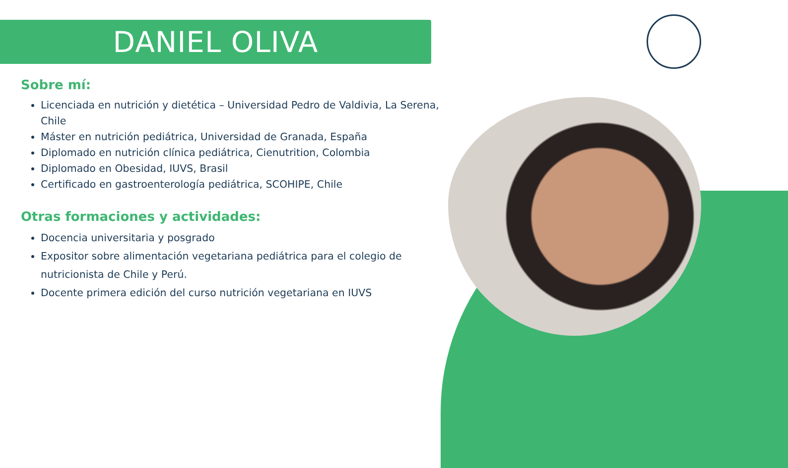DANIEL OLIVA
Sobre mí:
Licenciada en nutrición y dietética – Universidad Pedro de Valdivia, La Serena, Chile
Máster en nutrición pediátrica, Universidad de Granada, España
Diplomado en nutrición clínica pediátrica, Cienutrition, Colombia
Diplomado en Obesidad, IUVS, Brasil
Certificado en gastroenterología pediátrica, SCOHIPE, Chile
Otras formaciones y actividades:
Docencia universitaria y posgrado
Expositor sobre alimentación vegetariana pediátrica para el colegio de nutricionista de Chile y Perú.
Docente primera edición del curso nutrición vegetariana en IUVS